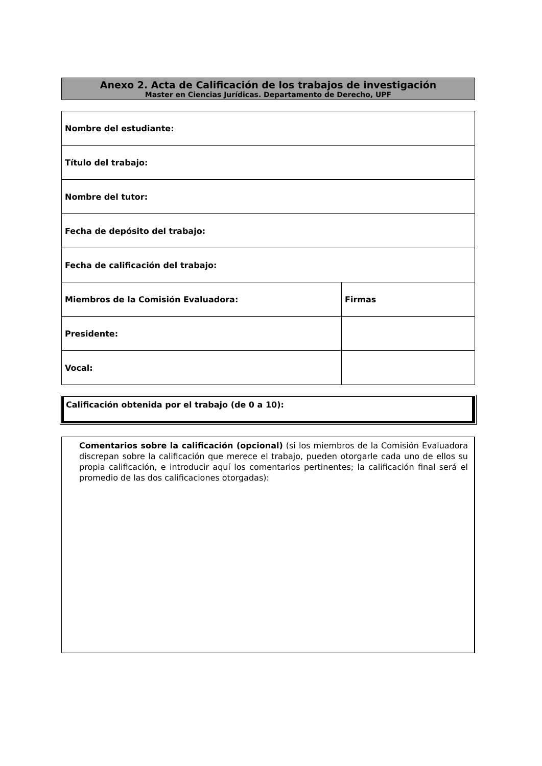Anexo 2. Acta de Calificación de los trabajos de investigación
Master en Ciencias Jurídicas. Departamento de Derecho, UPF
| Nombre del estudiante: | |
| Título del trabajo: | |
| Nombre del tutor: | |
| Fecha de depósito del trabajo: | |
| Fecha de calificación del trabajo: | |
| Miembros de la Comisión Evaluadora: | Firmas |
| Presidente: | |
| Vocal: | |
Calificación obtenida por el trabajo (de 0 a 10):
Comentarios sobre la calificación (opcional) (si los miembros de la Comisión Evaluadora discrepan sobre la calificación que merece el trabajo, pueden otorgarle cada uno de ellos su propia calificación, e introducir aquí los comentarios pertinentes; la calificación final será el promedio de las dos calificaciones otorgadas):